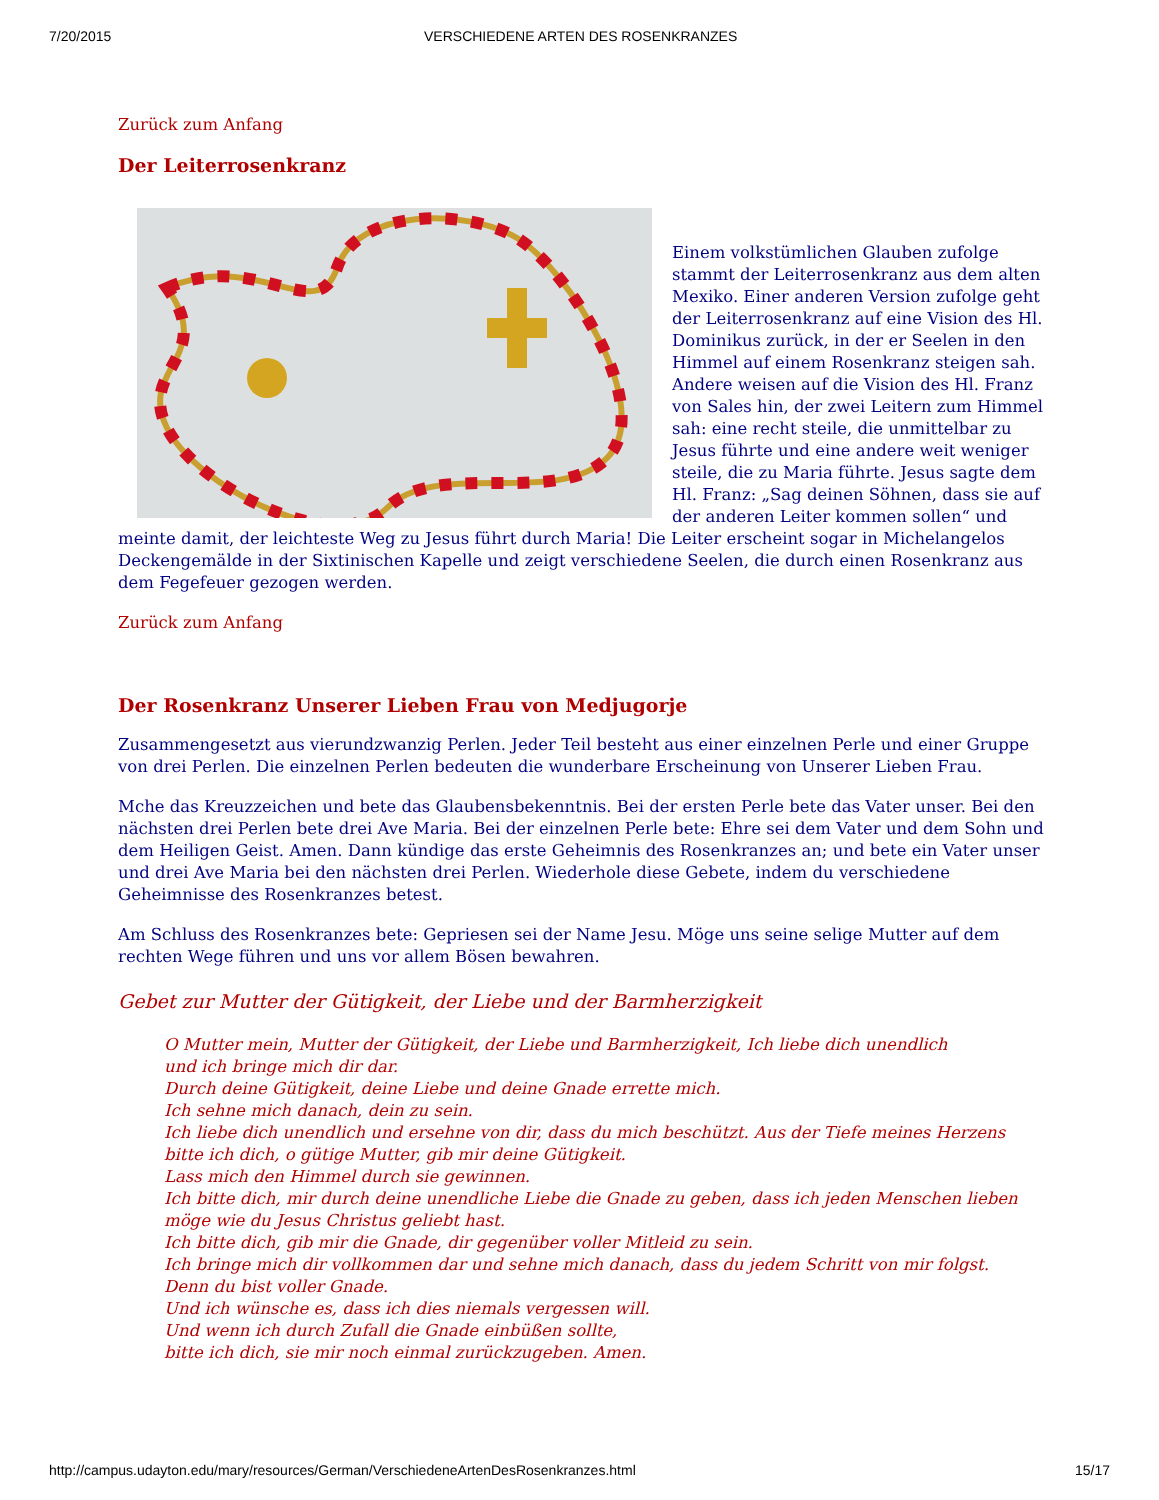7/20/2015 VERSCHIEDENE ARTEN DES ROSENKRANZES
Zurück zum Anfang
Der Leiterrosenkranz
Einem volkstümlichen Glauben zufolge stammt der Leiterrosenkranz aus dem alten Mexiko. Einer anderen Version zufolge geht der Leiterrosenkranz auf eine Vision des Hl. Dominikus zurück, in der er Seelen in den Himmel auf einem Rosenkranz steigen sah. Andere weisen auf die Vision des Hl. Franz von Sales hin, der zwei Leitern zum Himmel sah: eine recht steile, die unmittelbar zu Jesus führte und eine andere weit weniger steile, die zu Maria führte. Jesus sagte dem Hl. Franz: „Sag deinen Söhnen, dass sie auf der anderen Leiter kommen sollen“ und meinte damit, der leichteste Weg zu Jesus führt durch Maria! Die Leiter erscheint sogar in Michelangelos Deckengemälde in der Sixtinischen Kapelle und zeigt verschiedene Seelen, die durch einen Rosenkranz aus dem Fegefeuer gezogen werden.
Zurück zum Anfang
Der Rosenkranz Unserer Lieben Frau von Medjugorje
Zusammengesetzt aus vierundzwanzig Perlen. Jeder Teil besteht aus einer einzelnen Perle und einer Gruppe von drei Perlen. Die einzelnen Perlen bedeuten die wunderbare Erscheinung von Unserer Lieben Frau.
Mche das Kreuzzeichen und bete das Glaubensbekenntnis. Bei der ersten Perle bete das Vater unser. Bei den nächsten drei Perlen bete drei Ave Maria. Bei der einzelnen Perle bete: Ehre sei dem Vater und dem Sohn und dem Heiligen Geist. Amen. Dann kündige das erste Geheimnis des Rosenkranzes an; und bete ein Vater unser und drei Ave Maria bei den nächsten drei Perlen. Wiederhole diese Gebete, indem du verschiedene Geheimnisse des Rosenkranzes betest.
Am Schluss des Rosenkranzes bete: Gepriesen sei der Name Jesu. Möge uns seine selige Mutter auf dem rechten Wege führen und uns vor allem Bösen bewahren.
Gebet zur Mutter der Gütigkeit, der Liebe und der Barmherzigkeit
O Mutter mein, Mutter der Gütigkeit, der Liebe und Barmherzigkeit, Ich liebe dich unendlich
und ich bringe mich dir dar.
Durch deine Gütigkeit, deine Liebe und deine Gnade errette mich.
Ich sehne mich danach, dein zu sein.
Ich liebe dich unendlich und ersehne von dir, dass du mich beschützt. Aus der Tiefe meines Herzens bitte ich dich, o gütige Mutter, gib mir deine Gütigkeit.
Lass mich den Himmel durch sie gewinnen.
Ich bitte dich, mir durch deine unendliche Liebe die Gnade zu geben, dass ich jeden Menschen lieben möge wie du Jesus Christus geliebt hast.
Ich bitte dich, gib mir die Gnade, dir gegenüber voller Mitleid zu sein.
Ich bringe mich dir vollkommen dar und sehne mich danach, dass du jedem Schritt von mir folgst.
Denn du bist voller Gnade.
Und ich wünsche es, dass ich dies niemals vergessen will.
Und wenn ich durch Zufall die Gnade einbüßen sollte,
bitte ich dich, sie mir noch einmal zurückzugeben. Amen.
http://campus.udayton.edu/mary/resources/German/VerschiedeneArtenDesRosenkranzes.html 15/17